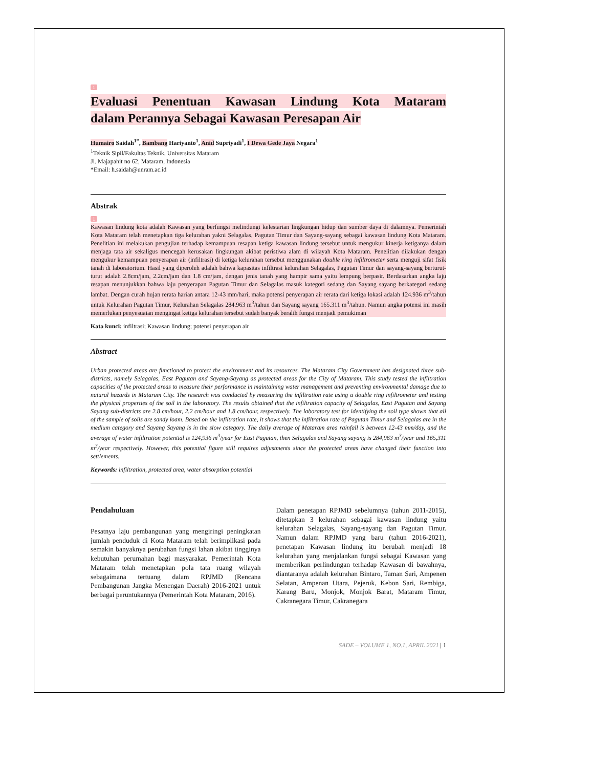1
Evaluasi Penentuan Kawasan Lindung Kota Mataram
dalam Perannya Sebagai Kawasan Peresapan Air
Humairo Saidah<sup>1*</sup>, Bambang Hariyanto<sup>1</sup>, Anid Supriyadi<sup>1</sup>, I Dewa Gede Jaya Negara<sup>1</sup>
<sup>1</sup> Teknik Sipil/Fakultas Teknik, Universitas Mataram
Jl. Majapahit no 62, Mataram, Indonesia
*Email: h.saidah@unram.ac.id
Abstrak
1
Kawasan lindung kota adalah Kawasan yang berfungsi melindungi kelestarian lingkungan hidup dan sumber daya di dalamnya. Pemerintah Kota Mataram telah menetapkan tiga kelurahan yakni Selagalas, Pagutan Timur dan Sayang-sayang sebagai kawasan lindung Kota Mataram. Penelitian ini melakukan pengujian terhadap kemampuan resapan ketiga kawasan lindung tersebut untuk mengukur kinerja ketiganya dalam menjaga tata air sekaligus mencegah kerusakan lingkungan akibat peristiwa alam di wilayah Kota Mataram. Penelitian dilakukan dengan mengukur kemampuan penyerapan air (infiltrasi) di ketiga kelurahan tersebut menggunakan double ring infiltrometer serta menguji sifat fisik tanah di laboratorium. Hasil yang diperoleh adalah bahwa kapasitas infiltrasi kelurahan Selagalas, Pagutan Timur dan sayang-sayang berturut-turut adalah 2.8cm/jam, 2.2cm/jam dan 1.8 cm/jam, dengan jenis tanah yang hampir sama yaitu lempung berpasir. Berdasarkan angka laju resapan menunjukkan bahwa laju penyerapan Pagutan Timur dan Selagalas masuk kategori sedang dan Sayang sayang berkategori sedang lambat. Dengan curah hujan rerata harian antara 12-43 mm/hari, maka potensi penyerapan air rerata dari ketiga lokasi adalah 124.936 m<sup>3</sup>/tahun untuk Kelurahan Pagutan Timur, Kelurahan Selagalas 284.963 m<sup>3</sup>/tahun dan Sayang sayang 165.311 m<sup>3</sup>/tahun. Namun angka potensi ini masih memerlukan penyesuaian mengingat ketiga kelurahan tersebut sudah banyak beralih fungsi menjadi pemukiman
Kata kunci: infiltrasi; Kawasan lindung; potensi penyerapan air
Abstract
Urban protected areas are functioned to protect the environment and its resources. The Mataram City Government has designated three sub-districts, namely Selagalas, East Pagutan and Sayang-Sayang as protected areas for the City of Mataram. This study tested the infiltration capacities of the protected areas to measure their performance in maintaining water management and preventing environmental damage due to natural hazards in Mataram City. The research was conducted by measuring the infiltration rate using a double ring infiltrometer and testing the physical properties of the soil in the laboratory. The results obtained that the infiltration capacity of Selagalas, East Pagutan and Sayang Sayang sub-districts are 2.8 cm/hour, 2.2 cm/hour and 1.8 cm/hour, respectively. The laboratory test for identifying the soil type shown that all of the sample of soils are sandy loam. Based on the infiltration rate, it shows that the infiltration rate of Pagutan Timur and Selagalas are in the medium category and Sayang Sayang is in the slow category. The daily average of Mataram area rainfall is between 12-43 mm/day, and the average of water infiltration potential is 124,936 m<sup>3</sup>/year for East Pagutan, then Selagalas and Sayang sayang is 284,963 m<sup>3</sup>/year and 165,311 m<sup>3</sup>/year respectively. However, this potential figure still requires adjustments since the protected areas have changed their function into settlements.
Keywords: infiltration, protected area, water absorption potential
Pendahuluan
Pesatnya laju pembangunan yang mengiringi peningkatan jumlah penduduk di Kota Mataram telah berimplikasi pada semakin banyaknya perubahan fungsi lahan akibat tingginya kebutuhan perumahan bagi masyarakat. Pemerintah Kota Mataram telah menetapkan pola tata ruang wilayah sebagaimana tertuang dalam RPJMD (Rencana Pembangunan Jangka Menengan Daerah) 2016-2021 untuk berbagai peruntukannya (Pemerintah Kota Mataram, 2016).
Dalam penetapan RPJMD sebelumnya (tahun 2011-2015), ditetapkan 3 kelurahan sebagai kawasan lindung yaitu kelurahan Selagalas, Sayang-sayang dan Pagutan Timur. Namun dalam RPJMD yang baru (tahun 2016-2021), penetapan Kawasan lindung itu berubah menjadi 18 kelurahan yang menjalankan fungsi sebagai Kawasan yang memberikan perlindungan terhadap Kawasan di bawahnya, diantaranya adalah kelurahan Bintaro, Taman Sari, Ampenen Selatan, Ampenan Utara, Pejeruk, Kebon Sari, Rembiga, Karang Baru, Monjok, Monjok Barat, Mataram Timur, Cakranegara Timur, Cakranegara
SADE – VOLUME 1, NO.1, APRIL 2021 | 1